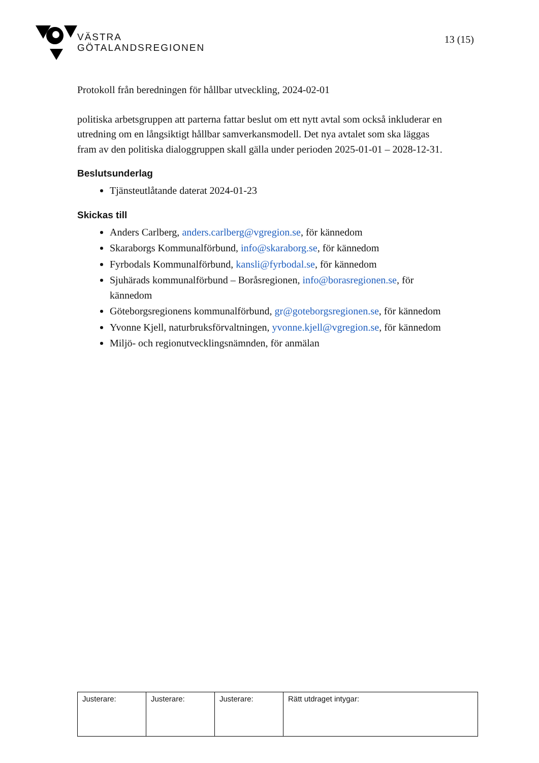VÄSTRA
GÖTALANDSREGIONEN
13 (15)
Protokoll från beredningen för hållbar utveckling, 2024-02-01
politiska arbetsgruppen att parterna fattar beslut om ett nytt avtal som också inkluderar en utredning om en långsiktigt hållbar samverkansmodell. Det nya avtalet som ska läggas fram av den politiska dialoggruppen skall gälla under perioden 2025-01-01 – 2028-12-31.
Beslutsunderlag
Tjänsteutlåtande daterat 2024-01-23
Skickas till
Anders Carlberg, anders.carlberg@vgregion.se, för kännedom
Skaraborgs Kommunalförbund, info@skaraborg.se, för kännedom
Fyrbodals Kommunalförbund, kansli@fyrbodal.se, för kännedom
Sjuhärads kommunalförbund – Boråsregionen, info@borasregionen.se, för kännedom
Göteborgsregionens kommunalförbund, gr@goteborgsregionen.se, för kännedom
Yvonne Kjell, naturbruksförvaltningen, yvonne.kjell@vgregion.se, för kännedom
Miljö- och regionutvecklingsnämnden, för anmälan
| Justerare: | Justerare: | Justerare: | Rätt utdraget intygar: |